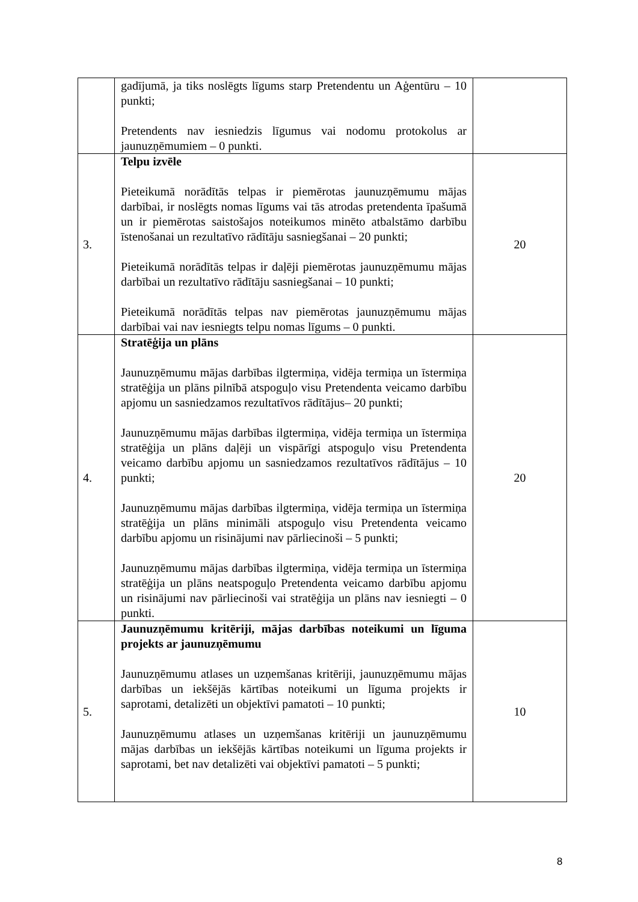| | gadījumā, ja tiks noslēgts līgums starp Pretendentu un Aģentūru – 10 punkti; Pretendents nav iesniedzis līgumus vai nodomu protokolus ar jaunuzņēmumiem – 0 punkti. | |
| 3. | Telpu izvēle Pieteikumā norādītās telpas ir piemērotas jaunuzņēmumu mājas darbībai, ir noslēgts nomas līgums vai tās atrodas pretendenta īpašumā un ir piemērotas saistošajos noteikumos minēto atbalstāmo darbību īstenošanai un rezultatīvo rādītāju sasniegšanai – 20 punkti; Pieteikumā norādītās telpas ir daļēji piemērotas jaunuzņēmumu mājas darbībai un rezultatīvo rādītāju sasniegšanai – 10 punkti; Pieteikumā norādītās telpas nav piemērotas jaunuzņēmumu mājas darbībai vai nav iesniegts telpu nomas līgums – 0 punkti. | 20 |
| 4. | Stratēģija un plāns Jaunuzņēmumu mājas darbības ilgtermiņa, vidēja termiņa un īstermiņa stratēģija un plāns pilnībā atspoguļo visu Pretendenta veicamo darbību apjomu un sasniedzamos rezultatīvos rādītājus– 20 punkti; Jaunuzņēmumu mājas darbības ilgtermiņa, vidēja termiņa un īstermiņa stratēģija un plāns daļēji un vispārīgi atspoguļo visu Pretendenta veicamo darbību apjomu un sasniedzamos rezultatīvos rādītājus – 10 punkti; Jaunuzņēmumu mājas darbības ilgtermiņa, vidēja termiņa un īstermiņa stratēģija un plāns minimāli atspoguļo visu Pretendenta veicamo darbību apjomu un risinājumi nav pārliecinoši – 5 punkti; Jaunuzņēmumu mājas darbības ilgtermiņa, vidēja termiņa un īstermiņa stratēģija un plāns neatspoguļo Pretendenta veicamo darbību apjomu un risinājumi nav pārliecinoši vai stratēģija un plāns nav iesniegti – 0 punkti. | 20 |
| 5. | Jaunuzņēmumu kritēriji, mājas darbības noteikumi un līguma projekts ar jaunuzņēmumu Jaunuzņēmumu atlases un uzņemšanas kritēriji, jaunuzņēmumu mājas darbības un iekšējās kārtības noteikumi un līguma projekts ir saprotami, detalizēti un objektīvi pamatoti – 10 punkti; Jaunuzņēmumu atlases un uzņemšanas kritēriji un jaunuzņēmumu mājas darbības un iekšējās kārtības noteikumi un līguma projekts ir saprotami, bet nav detalizēti vai objektīvi pamatoti – 5 punkti; | 10 |
8